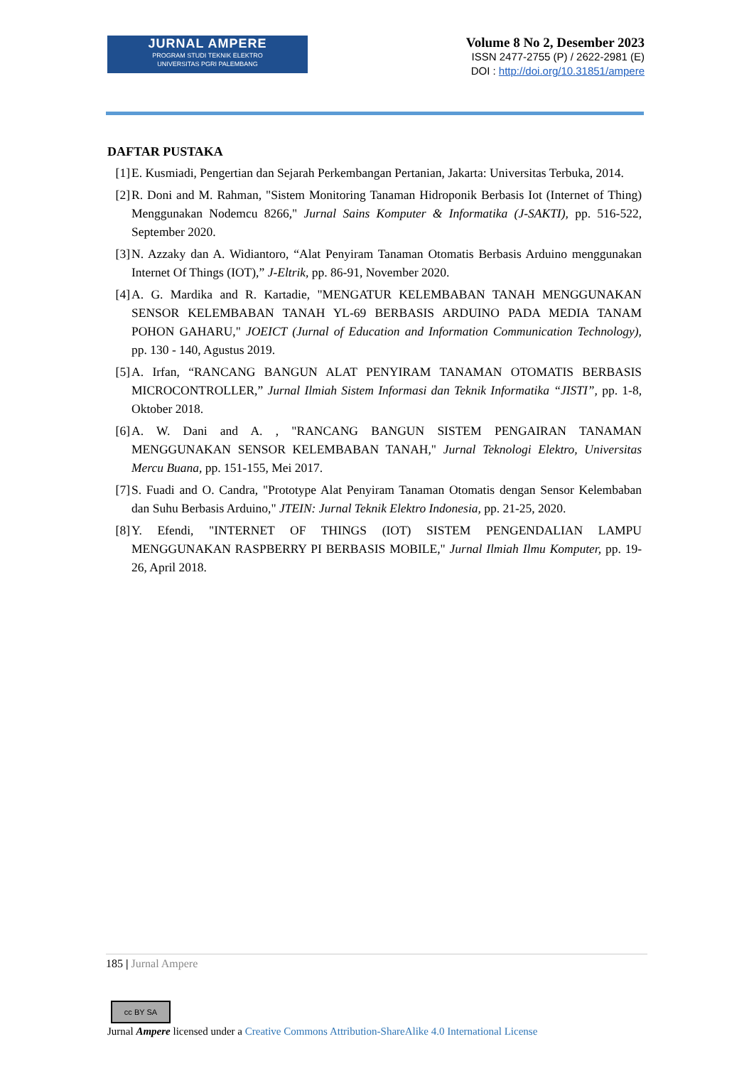JURNAL AMPERE
PROGRAM STUDI TEKNIK ELEKTRO
UNIVERSITAS PGRI PALEMBANG
Volume 8 No 2, Desember 2023
ISSN 2477-2755 (P) / 2622-2981 (E)
DOI : http://doi.org/10.31851/ampere
DAFTAR PUSTAKA
[1] E. Kusmiadi, Pengertian dan Sejarah Perkembangan Pertanian, Jakarta: Universitas Terbuka, 2014.
[2] R. Doni and M. Rahman, "Sistem Monitoring Tanaman Hidroponik Berbasis Iot (Internet of Thing) Menggunakan Nodemcu 8266," Jurnal Sains Komputer & Informatika (J-SAKTI), pp. 516-522, September 2020.
[3] N. Azzaky dan A. Widiantoro, “Alat Penyiram Tanaman Otomatis Berbasis Arduino menggunakan Internet Of Things (IOT),” J-Eltrik, pp. 86-91, November 2020.
[4] A. G. Mardika and R. Kartadie, "MENGATUR KELEMBABAN TANAH MENGGUNAKAN SENSOR KELEMBABAN TANAH YL-69 BERBASIS ARDUINO PADA MEDIA TANAM POHON GAHARU," JOEICT (Jurnal of Education and Information Communication Technology), pp. 130 - 140, Agustus 2019.
[5] A. Irfan, “RANCANG BANGUN ALAT PENYIRAM TANAMAN OTOMATIS BERBASIS MICROCONTROLLER,” Jurnal Ilmiah Sistem Informasi dan Teknik Informatika “JISTI”, pp. 1-8, Oktober 2018.
[6] A. W. Dani and A. , "RANCANG BANGUN SISTEM PENGAIRAN TANAMAN MENGGUNAKAN SENSOR KELEMBABAN TANAH," Jurnal Teknologi Elektro, Universitas Mercu Buana, pp. 151-155, Mei 2017.
[7] S. Fuadi and O. Candra, "Prototype Alat Penyiram Tanaman Otomatis dengan Sensor Kelembaban dan Suhu Berbasis Arduino," JTEIN: Jurnal Teknik Elektro Indonesia, pp. 21-25, 2020.
[8] Y. Efendi, "INTERNET OF THINGS (IOT) SISTEM PENGENDALIAN LAMPU MENGGUNAKAN RASPBERRY PI BERBASIS MOBILE," Jurnal Ilmiah Ilmu Komputer, pp. 19-26, April 2018.
185 | Jurnal Ampere
cc BY SA
Jurnal Ampere licensed under a Creative Commons Attribution-ShareAlike 4.0 International License